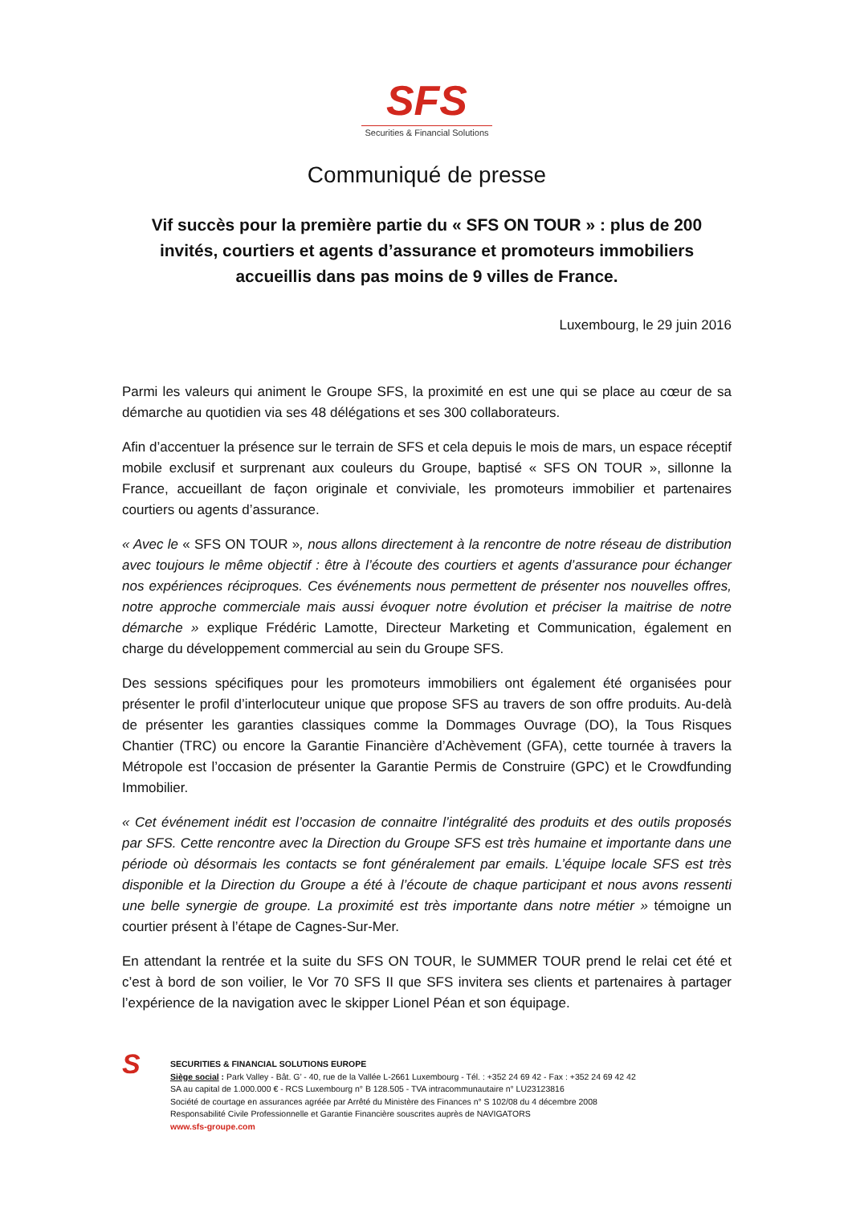SFS
Securities & Financial Solutions
Communiqué de presse
Vif succès pour la première partie du « SFS ON TOUR » : plus de 200 invités, courtiers et agents d’assurance et promoteurs immobiliers accueillis dans pas moins de 9 villes de France.
Luxembourg, le 29 juin 2016
Parmi les valeurs qui animent le Groupe SFS, la proximité en est une qui se place au cœur de sa démarche au quotidien via ses 48 délégations et ses 300 collaborateurs.
Afin d’accentuer la présence sur le terrain de SFS et cela depuis le mois de mars, un espace réceptif mobile exclusif et surprenant aux couleurs du Groupe, baptisé « SFS ON TOUR », sillonne la France, accueillant de façon originale et conviviale, les promoteurs immobilier et partenaires courtiers ou agents d’assurance.
« Avec le « SFS ON TOUR », nous allons directement à la rencontre de notre réseau de distribution avec toujours le même objectif : être à l’écoute des courtiers et agents d’assurance pour échanger nos expériences réciproques. Ces événements nous permettent de présenter nos nouvelles offres, notre approche commerciale mais aussi évoquer notre évolution et préciser la maitrise de notre démarche » explique Frédéric Lamotte, Directeur Marketing et Communication, également en charge du développement commercial au sein du Groupe SFS.
Des sessions spécifiques pour les promoteurs immobiliers ont également été organisées pour présenter le profil d’interlocuteur unique que propose SFS au travers de son offre produits. Au-delà de présenter les garanties classiques comme la Dommages Ouvrage (DO), la Tous Risques Chantier (TRC) ou encore la Garantie Financière d’Achèvement (GFA), cette tournée à travers la Métropole est l’occasion de présenter la Garantie Permis de Construire (GPC) et le Crowdfunding Immobilier.
« Cet événement inédit est l’occasion de connaitre l’intégralité des produits et des outils proposés par SFS. Cette rencontre avec la Direction du Groupe SFS est très humaine et importante dans une période où désormais les contacts se font généralement par emails. L’équipe locale SFS est très disponible et la Direction du Groupe a été à l’écoute de chaque participant et nous avons ressenti une belle synergie de groupe. La proximité est très importante dans notre métier » témoigne un courtier présent à l’étape de Cagnes-Sur-Mer.
En attendant la rentrée et la suite du SFS ON TOUR, le SUMMER TOUR prend le relai cet été et c’est à bord de son voilier, le Vor 70 SFS II que SFS invitera ses clients et partenaires à partager l’expérience de la navigation avec le skipper Lionel Péan et son équipage.
S
SECURITIES & FINANCIAL SOLUTIONS EUROPE
Siège social : Park Valley - Bât. G’ - 40, rue de la Vallée L-2661 Luxembourg - Tél. : +352 24 69 42 - Fax : +352 24 69 42 42
SA au capital de 1.000.000 € - RCS Luxembourg n° B 128.505 - TVA intracommunautaire n° LU23123816
Société de courtage en assurances agréée par Arrêté du Ministère des Finances n° S 102/08 du 4 décembre 2008
Responsabilité Civile Professionnelle et Garantie Financière souscrites auprès de NAVIGATORS
www.sfs-groupe.com